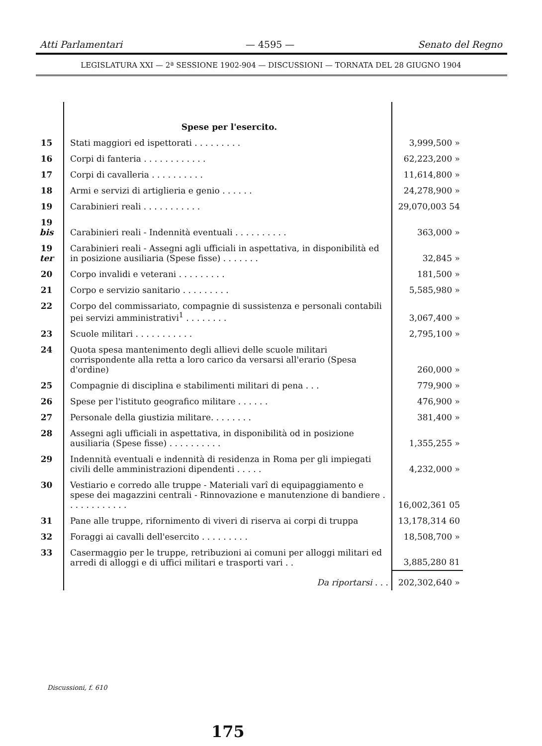Atti Parlamentari — 4595 — Senato del Regno
LEGISLATURA XXI — 2ª SESSIONE 1902-904 — DISCUSSIONI — TORNATA DEL 28 GIUGNO 1904
| | Spese per l'esercito. | |
| 15 | Stati maggiori ed ispettorati . . . . . . . . . | 3,999,500 » |
| 16 | Corpi di fanteria . . . . . . . . . . . . | 62,223,200 » |
| 17 | Corpi di cavalleria . . . . . . . . . . | 11,614,800 » |
| 18 | Armi e servizi di artiglieria e genio . . . . . . | 24,278,900 » |
| 19 | Carabinieri reali . . . . . . . . . . . | 29,070,003 54 |
| 19 bis | Carabinieri reali - Indennità eventuali . . . . . . . . . . | 363,000 » |
| 19 ter | Carabinieri reali - Assegni agli ufficiali in aspettativa, in disponibilità ed in posizione ausiliaria (Spese fisse) . . . . . . . | 32,845 » |
| 20 | Corpo invalidi e veterani . . . . . . . . . | 181,500 » |
| 21 | Corpo e servizio sanitario . . . . . . . . . | 5,585,980 » |
| 22 | Corpo del commissariato, compagnie di sussistenza e personali contabili pei servizi amministrativi<sup>1</sup> . . . . . . . . | 3,067,400 » |
| 23 | Scuole militari . . . . . . . . . . . | 2,795,100 » |
| 24 | Quota spesa mantenimento degli allievi delle scuole militari corrispondente alla retta a loro carico da versarsi all'erario (Spesa d'ordine) | 260,000 » |
| 25 | Compagnie di disciplina e stabilimenti militari di pena . . . | 779,900 » |
| 26 | Spese per l'istituto geografico militare . . . . . . | 476,900 » |
| 27 | Personale della giustizia militare. . . . . . . . | 381,400 » |
| 28 | Assegni agli ufficiali in aspettativa, in disponibilità od in posizione ausiliaria (Spese fisse) . . . . . . . . . . | 1,355,255 » |
| 29 | Indennità eventuali e indennità di residenza in Roma per gli impiegati civili delle amministrazioni dipendenti . . . . . | 4,232,000 » |
| 30 | Vestiario e corredo alle truppe - Materiali varî di equipaggiamento e spese dei magazzini centrali - Rinnovazione e manutenzione di bandiere . . . . . . . . . . . . | 16,002,361 05 |
| 31 | Pane alle truppe, rifornimento di viveri di riserva ai corpi di truppa | 13,178,314 60 |
| 32 | Foraggi ai cavalli dell'esercito . . . . . . . . . | 18,508,700 » |
| 33 | Casermaggio per le truppe, retribuzioni ai comuni per alloggi militari ed arredi di alloggi e di uffici militari e trasporti vari . . | 3,885,280 81 |
| | Da riportarsi . . . | 202,302,640 » |
Discussioni, f. 610
175